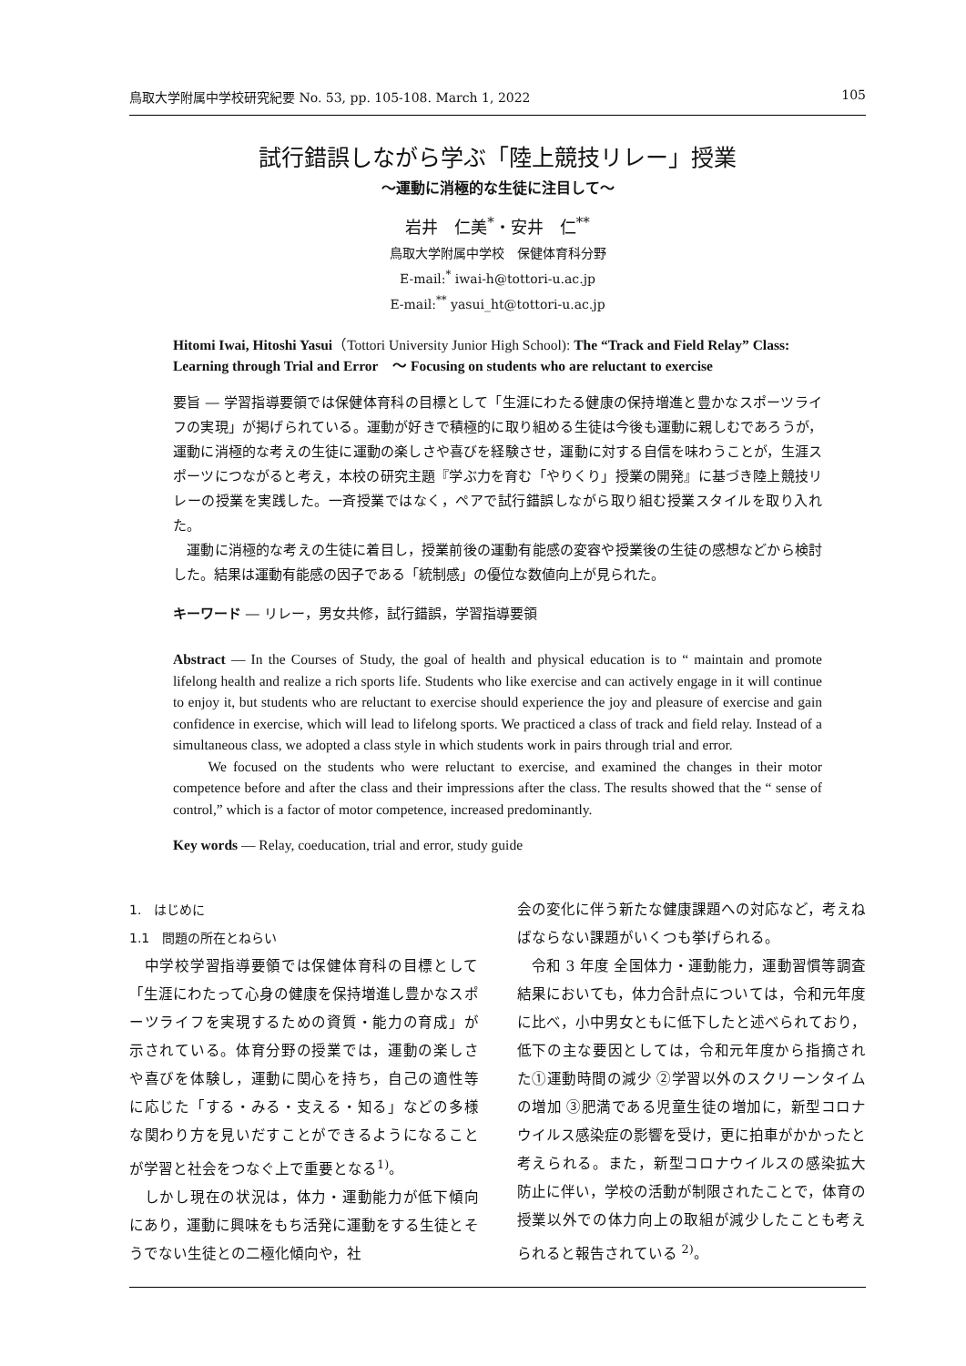鳥取大学附属中学校研究紀要 No. 53, pp. 105-108. March 1, 2022 105
試行錯誤しながら学ぶ「陸上競技リレー」授業
～運動に消極的な生徒に注目して～
岩井　仁美<sup>*</sup>・安井　仁<sup>**</sup>
鳥取大学附属中学校　保健体育科分野
E-mail:<sup>*</sup> iwai-h@tottori-u.ac.jp
E-mail:<sup>**</sup> yasui_ht@tottori-u.ac.jp
Hitomi Iwai, Hitoshi Yasui（Tottori University Junior High School): The “Track and Field Relay” Class: Learning through Trial and Error　～ Focusing on students who are reluctant to exercise
要旨 ― 学習指導要領では保健体育科の目標として「生涯にわたる健康の保持増進と豊かなスポーツライフの実現」が掲げられている。運動が好きで積極的に取り組める生徒は今後も運動に親しむであろうが，運動に消極的な考えの生徒に運動の楽しさや喜びを経験させ，運動に対する自信を味わうことが，生涯スポーツにつながると考え，本校の研究主題『学ぶ力を育む「やりくり」授業の開発』に基づき陸上競技リレーの授業を実践した。一斉授業ではなく，ペアで試行錯誤しながら取り組む授業スタイルを取り入れた。
　運動に消極的な考えの生徒に着目し，授業前後の運動有能感の変容や授業後の生徒の感想などから検討した。結果は運動有能感の因子である「統制感」の優位な数値向上が見られた。
キーワード ― リレー，男女共修，試行錯誤，学習指導要領
Abstract ― In the Courses of Study, the goal of health and physical education is to “ maintain and promote lifelong health and realize a rich sports life. Students who like exercise and can actively engage in it will continue to enjoy it, but students who are reluctant to exercise should experience the joy and pleasure of exercise and gain confidence in exercise, which will lead to lifelong sports. We practiced a class of track and field relay. Instead of a simultaneous class, we adopted a class style in which students work in pairs through trial and error.
　　We focused on the students who were reluctant to exercise, and examined the changes in their motor competence before and after the class and their impressions after the class. The results showed that the “ sense of control,” which is a factor of motor competence, increased predominantly.
Key words ― Relay, coeducation, trial and error, study guide
1.　はじめに
1.1　問題の所在とねらい
　中学校学習指導要領では保健体育科の目標として「生涯にわたって心身の健康を保持増進し豊かなスポーツライフを実現するための資質・能力の育成」が示されている。体育分野の授業では，運動の楽しさや喜びを体験し，運動に関心を持ち，自己の適性等に応じた「する・みる・支える・知る」などの多様な関わり方を見いだすことができるようになることが学習と社会をつなぐ上で重要となる<sup>1)</sup>。
　しかし現在の状況は，体力・運動能力が低下傾向にあり，運動に興味をもち活発に運動をする生徒とそうでない生徒との二極化傾向や，社
会の変化に伴う新たな健康課題への対応など，考えねばならない課題がいくつも挙げられる。
　令和 3 年度 全国体力・運動能力，運動習慣等調査結果においても，体力合計点については，令和元年度に比べ，小中男女ともに低下したと述べられており，低下の主な要因としては，令和元年度から指摘された①運動時間の減少 ②学習以外のスクリーンタイムの増加 ③肥満である児童生徒の増加に，新型コロナウイルス感染症の影響を受け，更に拍車がかかったと考えられる。また，新型コロナウイルスの感染拡大防止に伴い，学校の活動が制限されたことで，体育の授業以外での体力向上の取組が減少したことも考えられると報告されている <sup>2)</sup>。